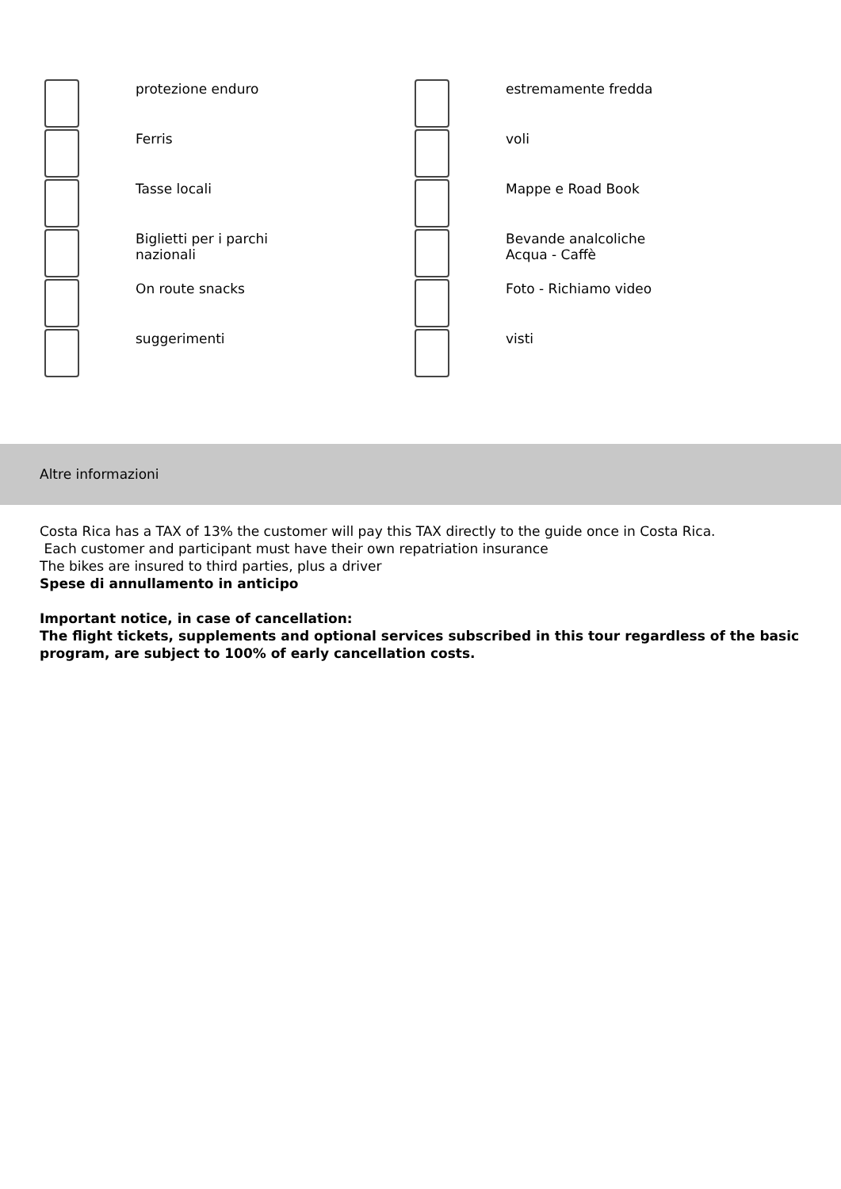protezione enduro
estremamente fredda
Ferris
voli
Tasse locali
Mappe e Road Book
Biglietti per i parchi
nazionali
Bevande analcoliche
Acqua - Caffè
On route snacks
Foto - Richiamo video
suggerimenti
visti
Altre informazioni
Costa Rica has a TAX of 13% the customer will pay this TAX directly to the guide once in Costa Rica.
Each customer and participant must have their own repatriation insurance
The bikes are insured to third parties, plus a driver
Spese di annullamento in anticipo
Important notice, in case of cancellation:
The flight tickets, supplements and optional services subscribed in this tour regardless of the basic program, are subject to 100% of early cancellation costs.